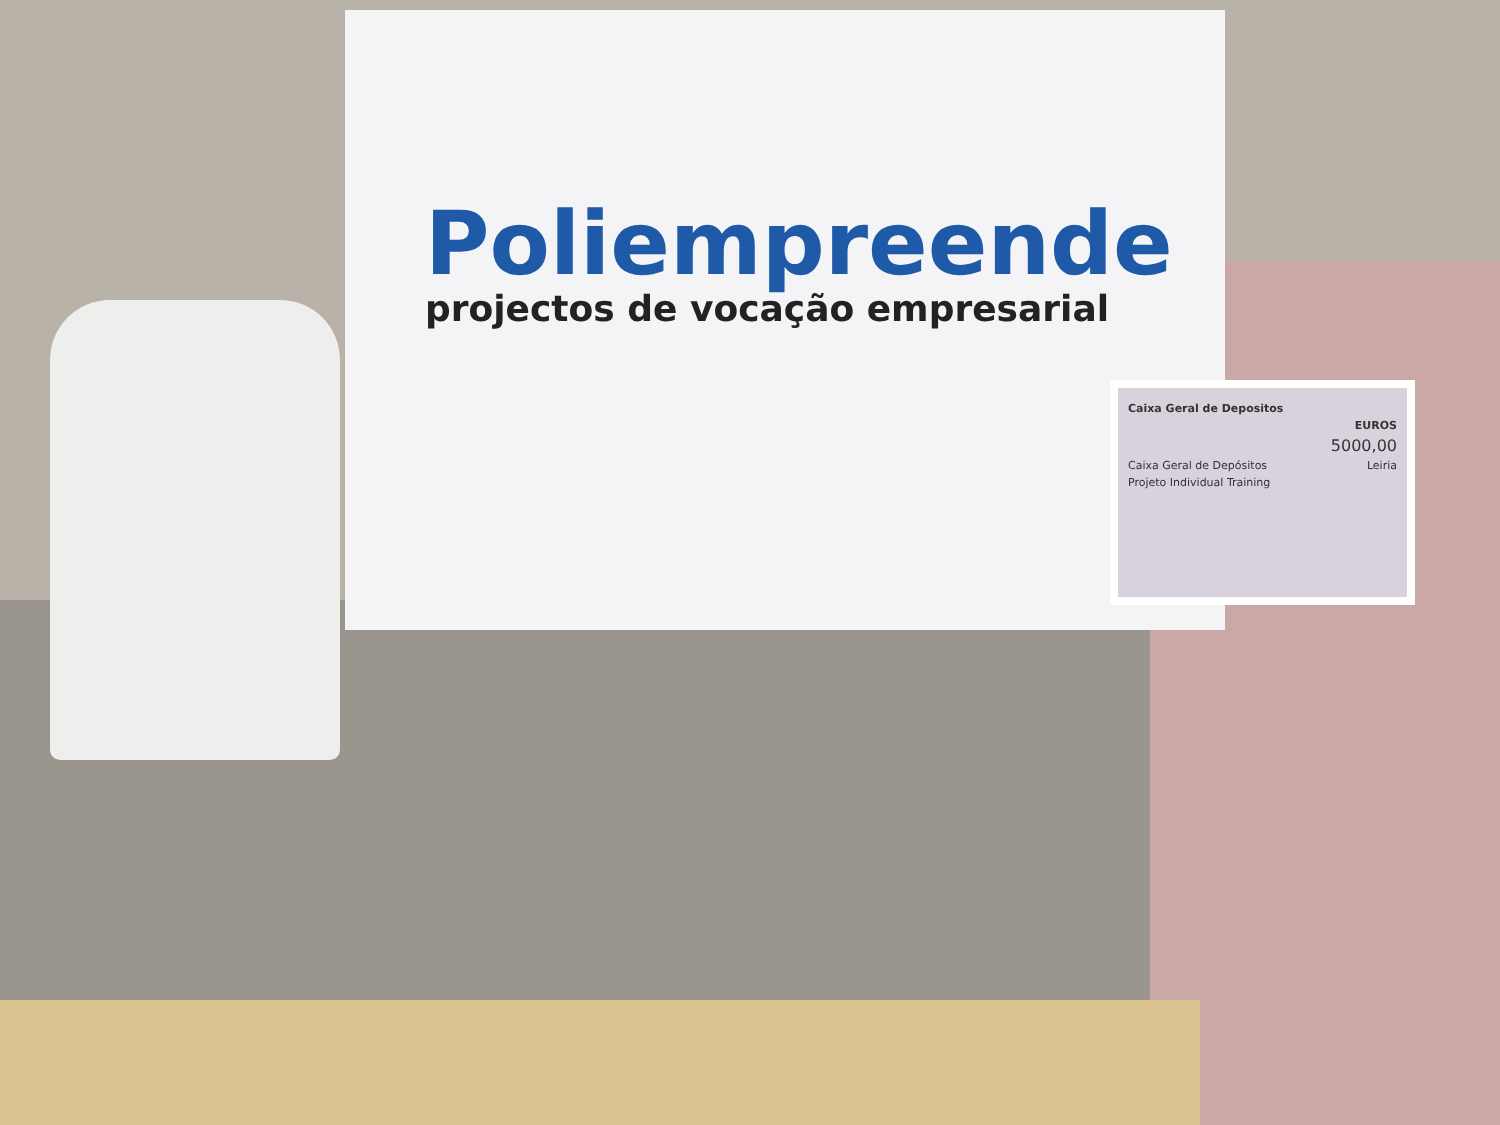Poliempreende
projectos de vocação empresarial
Caixa Geral de Depositos
EUROS
5000,00
Caixa Geral de Depósitos Leiria
Projeto Individual Training